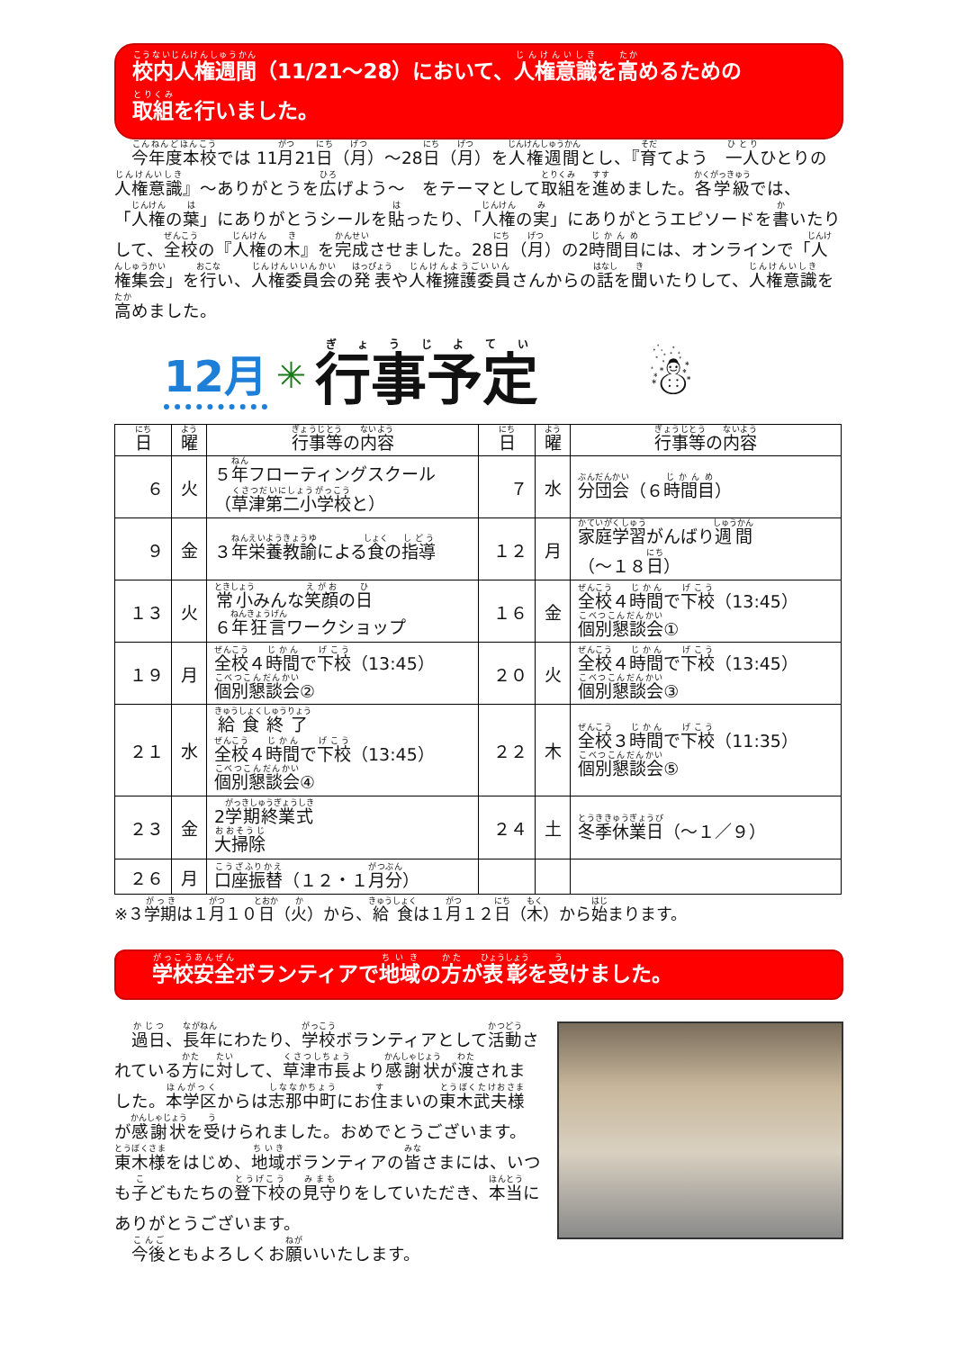校内人権週間（11/21～28）において、人権意識を高めるための
取組を行いました。
　今年度本校では 11月21日（月）～28日（月）を人権週間とし、『育てよう　一人ひとりの人権意識』～ありがとうを広げよう～　をテーマとして取組を進めました。各学級では、「人権の葉」にありがとうシールを貼ったり、「人権の実」にありがとうエピソードを書いたりして、全校の『人権の木』を完成させました。28日（月）の2時間目には、オンラインで「人権集会」を行い、人権委員会の発表や人権擁護委員さんからの話を聞いたりして、人権意識を高めました。
12月 ✳ 行事予定 ☃
| 日 | 曜 | 行事等 の 内容 | 日 | 曜 | 行事等 の 内容 |
| --- | --- | --- | --- | --- | --- |
| ６ | 火 | ５ 年 フローティングスクール （ 草津第二小学校 と） | ７ | 水 | 分団会 （６ 時間目 ） |
| ９ | 金 | ３ 年栄養教諭 による 食 の 指導 | １２ | 月 | 家庭学習 がんばり 週間 （～１８ 日 ） |
| １３ | 火 | 常小 みんな 笑顔 の 日 ６ 年狂言 ワークショップ | １６ | 金 | 全校 ４ 時間 で 下校 （13:45） 個別懇談会 ① |
| １９ | 月 | 全校 ４ 時間 で 下校 （13:45） 個別懇談会 ② | ２０ | 火 | 全校 ４ 時間 で 下校 （13:45） 個別懇談会 ③ |
| ２１ | 水 | 給食終了 全校 ４ 時間 で 下校 （13:45） 個別懇談会 ④ | ２２ | 木 | 全校 ３ 時間 で 下校 （11:35） 個別懇談会 ⑤ |
| ２３ | 金 | 2 学期終業式 大掃除 | ２４ | 土 | 冬季休業日 （～１／９） |
| ２６ | 月 | 口座振替 （１２・１ 月分 ） | | | |
※３学期は１月１０日（火）から、給食は１月１２日（木）から始まります。
学校安全ボランティアで地域の方が表彰を受けました。
　過日、長年にわたり、学校ボランティアとして活動されている方に対して、草津市長より感謝状が渡されました。本学区からは志那中町にお住まいの東木武夫様が感謝状を受けられました。おめでとうございます。東木様をはじめ、地域ボランティアの皆さまには、いつも子どもたちの登下校の見守りをしていただき、本当にありがとうございます。
　今後ともよろしくお願いいたします。